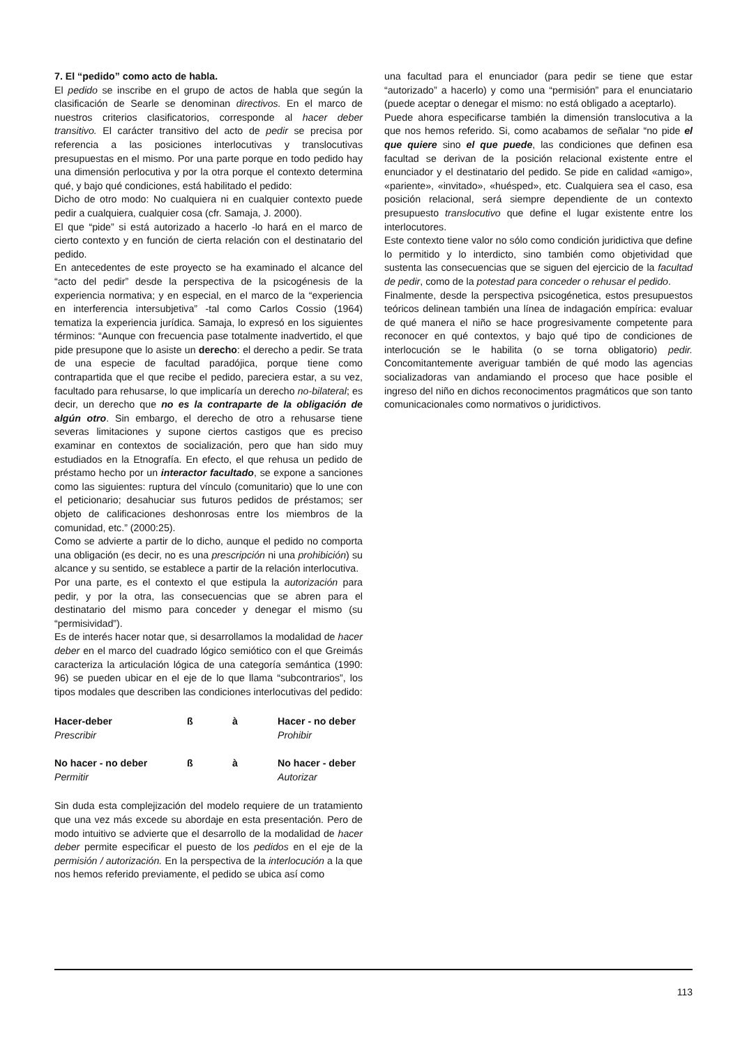7. El “pedido” como acto de habla.
El pedido se inscribe en el grupo de actos de habla que según la clasificación de Searle se denominan directivos. En el marco de nuestros criterios clasificatorios, corresponde al hacer deber transitivo. El carácter transitivo del acto de pedir se precisa por referencia a las posiciones interlocutivas y translocutivas presupuestas en el mismo. Por una parte porque en todo pedido hay una dimensión perlocutiva y por la otra porque el contexto determina qué, y bajo qué condiciones, está habilitado el pedido:
Dicho de otro modo: No cualquiera ni en cualquier contexto puede pedir a cualquiera, cualquier cosa (cfr. Samaja, J. 2000).
El que “pide” si está autorizado a hacerlo -lo hará en el marco de cierto contexto y en función de cierta relación con el destinatario del pedido.
En antecedentes de este proyecto se ha examinado el alcance del “acto del pedir” desde la perspectiva de la psicogénesis de la experiencia normativa; y en especial, en el marco de la “experiencia en interferencia intersubjetiva” -tal como Carlos Cossio (1964) tematiza la experiencia jurídica. Samaja, lo expresó en los siguientes términos: “Aunque con frecuencia pase totalmente inadvertido, el que pide presupone que lo asiste un derecho: el derecho a pedir. Se trata de una especie de facultad paradójica, porque tiene como contrapartida que el que recibe el pedido, pareciera estar, a su vez, facultado para rehusarse, lo que implicaría un derecho no-bilateral; es decir, un derecho que no es la contraparte de la obligación de algún otro. Sin embargo, el derecho de otro a rehusarse tiene severas limitaciones y supone ciertos castigos que es preciso examinar en contextos de socialización, pero que han sido muy estudiados en la Etnografía. En efecto, el que rehusa un pedido de préstamo hecho por un interactor facultado, se expone a sanciones como las siguientes: ruptura del vínculo (comunitario) que lo une con el peticionario; desahuciar sus futuros pedidos de préstamos; ser objeto de calificaciones deshonrosas entre los miembros de la comunidad, etc.” (2000:25).
Como se advierte a partir de lo dicho, aunque el pedido no comporta una obligación (es decir, no es una prescripción ni una prohibición) su alcance y su sentido, se establece a partir de la relación interlocutiva.
Por una parte, es el contexto el que estipula la autorización para pedir, y por la otra, las consecuencias que se abren para el destinatario del mismo para conceder y denegar el mismo (su “permisividad”).
Es de interés hacer notar que, si desarrollamos la modalidad de hacer deber en el marco del cuadrado lógico semiótico con el que Greimás caracteriza la articulación lógica de una categoría semántica (1990: 96) se pueden ubicar en el eje de lo que llama “subcontrarios”, los tipos modales que describen las condiciones interlocutivas del pedido:
| Hacer-deber | ß | à | Hacer - no deber |
| Prescribir | | | Prohibir |
| No hacer - no deber | ß | à | No hacer - deber |
| Permitir | | | Autorizar |
Sin duda esta complejización del modelo requiere de un tratamiento que una vez más excede su abordaje en esta presentación. Pero de modo intuitivo se advierte que el desarrollo de la modalidad de hacer deber permite especificar el puesto de los pedidos en el eje de la permisión / autorización. En la perspectiva de la interlocución a la que nos hemos referido previamente, el pedido se ubica así como
una facultad para el enunciador (para pedir se tiene que estar “autorizado” a hacerlo) y como una “permisión” para el enunciatario (puede aceptar o denegar el mismo: no está obligado a aceptarlo).
Puede ahora especificarse también la dimensión translocutiva a la que nos hemos referido. Si, como acabamos de señalar “no pide el que quiere sino el que puede, las condiciones que definen esa facultad se derivan de la posición relacional existente entre el enunciador y el destinatario del pedido. Se pide en calidad «amigo», «pariente», «invitado», «huésped», etc. Cualquiera sea el caso, esa posición relacional, será siempre dependiente de un contexto presupuesto translocutivo que define el lugar existente entre los interlocutores.
Este contexto tiene valor no sólo como condición juridictiva que define lo permitido y lo interdicto, sino también como objetividad que sustenta las consecuencias que se siguen del ejercicio de la facultad de pedir, como de la potestad para conceder o rehusar el pedido.
Finalmente, desde la perspectiva psicogénetica, estos presupuestos teóricos delinean también una línea de indagación empírica: evaluar de qué manera el niño se hace progresivamente competente para reconocer en qué contextos, y bajo qué tipo de condiciones de interlocución se le habilita (o se torna obligatorio) pedir. Concomitantemente averiguar también de qué modo las agencias socializadoras van andamiando el proceso que hace posible el ingreso del niño en dichos reconocimentos pragmáticos que son tanto comunicacionales como normativos o juridictivos.
113